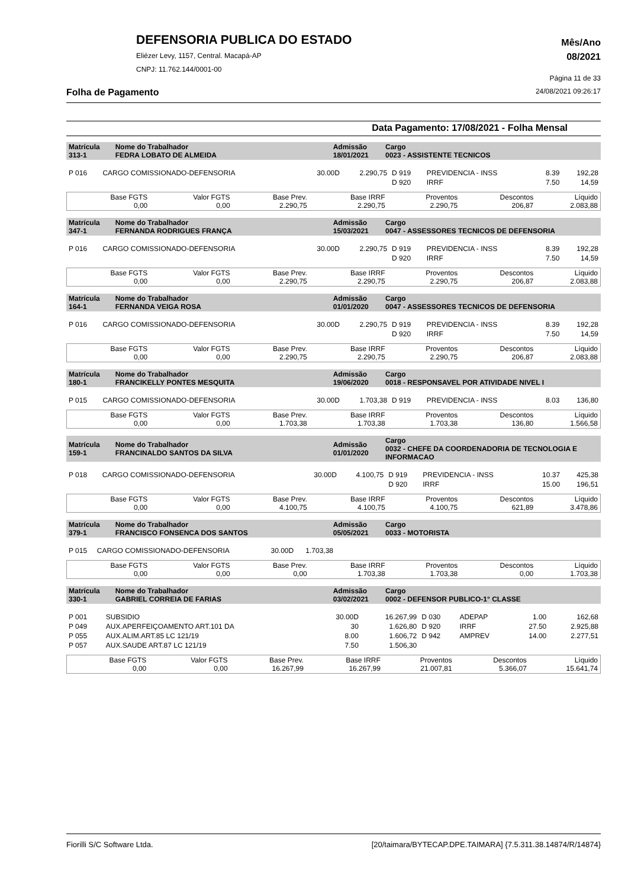DEFENSORIA PUBLICA DO ESTADO
Eliézer Levy, 1157, Central. Macapá-AP
CNPJ: 11.762.144/0001-00
Mês/Ano
08/2021
Página 11 de 33
Folha de Pagamento 24/08/2021 09:26:17
Data Pagamento: 17/08/2021 - Folha Mensal
| Matrícula 313-1 | Nome do Trabalhador FEDRA LOBATO DE ALMEIDA | Admissão 18/01/2021 | Cargo 0023 - ASSISTENTE TECNICOS |
| P 016 | CARGO COMISSIONADO-DEFENSORIA | 30.00D | 2.290,75 | D 919 | PREVIDENCIA - INSS | 8.39 | 192,28 |
| | | | | D 920 | IRRF | 7.50 | 14,59 |
| Base FGTS 0,00 | Valor FGTS 0,00 | Base Prev. 2.290,75 | Base IRRF 2.290,75 | Proventos 2.290,75 | Descontos 206,87 | Líquido 2.083,88 |
| Matrícula 347-1 | Nome do Trabalhador FERNANDA RODRIGUES FRANÇA | Admissão 15/03/2021 | Cargo 0047 - ASSESSORES TECNICOS DE DEFENSORIA |
| P 016 | CARGO COMISSIONADO-DEFENSORIA | 30.00D | 2.290,75 | D 919 | PREVIDENCIA - INSS | 8.39 | 192,28 |
| | | | | D 920 | IRRF | 7.50 | 14,59 |
| Base FGTS 0,00 | Valor FGTS 0,00 | Base Prev. 2.290,75 | Base IRRF 2.290,75 | Proventos 2.290,75 | Descontos 206,87 | Líquido 2.083,88 |
| Matrícula 164-1 | Nome do Trabalhador FERNANDA VEIGA ROSA | Admissão 01/01/2020 | Cargo 0047 - ASSESSORES TECNICOS DE DEFENSORIA |
| P 016 | CARGO COMISSIONADO-DEFENSORIA | 30.00D | 2.290,75 | D 919 | PREVIDENCIA - INSS | 8.39 | 192,28 |
| | | | | D 920 | IRRF | 7.50 | 14,59 |
| Base FGTS 0,00 | Valor FGTS 0,00 | Base Prev. 2.290,75 | Base IRRF 2.290,75 | Proventos 2.290,75 | Descontos 206,87 | Líquido 2.083,88 |
| Matrícula 180-1 | Nome do Trabalhador FRANCIKELLY PONTES MESQUITA | Admissão 19/06/2020 | Cargo 0018 - RESPONSAVEL POR ATIVIDADE NIVEL I |
| P 015 | CARGO COMISSIONADO-DEFENSORIA | 30.00D | 1.703,38 | D 919 | PREVIDENCIA - INSS | 8.03 | 136,80 |
| Base FGTS 0,00 | Valor FGTS 0,00 | Base Prev. 1.703,38 | Base IRRF 1.703,38 | Proventos 1.703,38 | Descontos 136,80 | Líquido 1.566,58 |
| Matrícula 159-1 | Nome do Trabalhador FRANCINALDO SANTOS DA SILVA | Admissão 01/01/2020 | Cargo 0032 - CHEFE DA COORDENADORIA DE TECNOLOGIA E INFORMACAO |
| P 018 | CARGO COMISSIONADO-DEFENSORIA | 30.00D | 4.100,75 | D 919 | PREVIDENCIA - INSS | 10.37 | 425,38 |
| | | | | D 920 | IRRF | 15.00 | 196,51 |
| Base FGTS 0,00 | Valor FGTS 0,00 | Base Prev. 4.100,75 | Base IRRF 4.100,75 | Proventos 4.100,75 | Descontos 621,89 | Líquido 3.478,86 |
| Matrícula 379-1 | Nome do Trabalhador FRANCISCO FONSENCA DOS SANTOS | Admissão 05/05/2021 | Cargo 0033 - MOTORISTA |
| P 015 | CARGO COMISSIONADO-DEFENSORIA | 30.00D | 1.703,38 | |
| Base FGTS 0,00 | Valor FGTS 0,00 | Base Prev. 0,00 | Base IRRF 1.703,38 | Proventos 1.703,38 | Descontos 0,00 | Líquido 1.703,38 |
| Matrícula 330-1 | Nome do Trabalhador GABRIEL CORREIA DE FARIAS | Admissão 03/02/2021 | Cargo 0002 - DEFENSOR PUBLICO-1° CLASSE |
| P 001 | SUBSIDIO | 30.00D | 16.267,99 | D 030 | ADEPAP | 1.00 | 162,68 |
| P 049 | AUX.APERFEIÇOAMENTO ART.101 DA | 30 | 1.626,80 | D 920 | IRRF | 27.50 | 2.925,88 |
| P 055 | AUX.ALIM.ART.85 LC 121/19 | 8.00 | 1.606,72 | D 942 | AMPREV | 14.00 | 2.277,51 |
| P 057 | AUX.SAUDE ART.87 LC 121/19 | 7.50 | 1.506,30 | | | | |
| Base FGTS 0,00 | Valor FGTS 0,00 | Base Prev. 16.267,99 | Base IRRF 16.267,99 | Proventos 21.007,81 | Descontos 5.366,07 | Líquido 15.641,74 |
Fiorilli S/C Software Ltda. [20/taimara/BYTECAP.DPE.TAIMARA] {7.5.311.38.14874/R/14874}